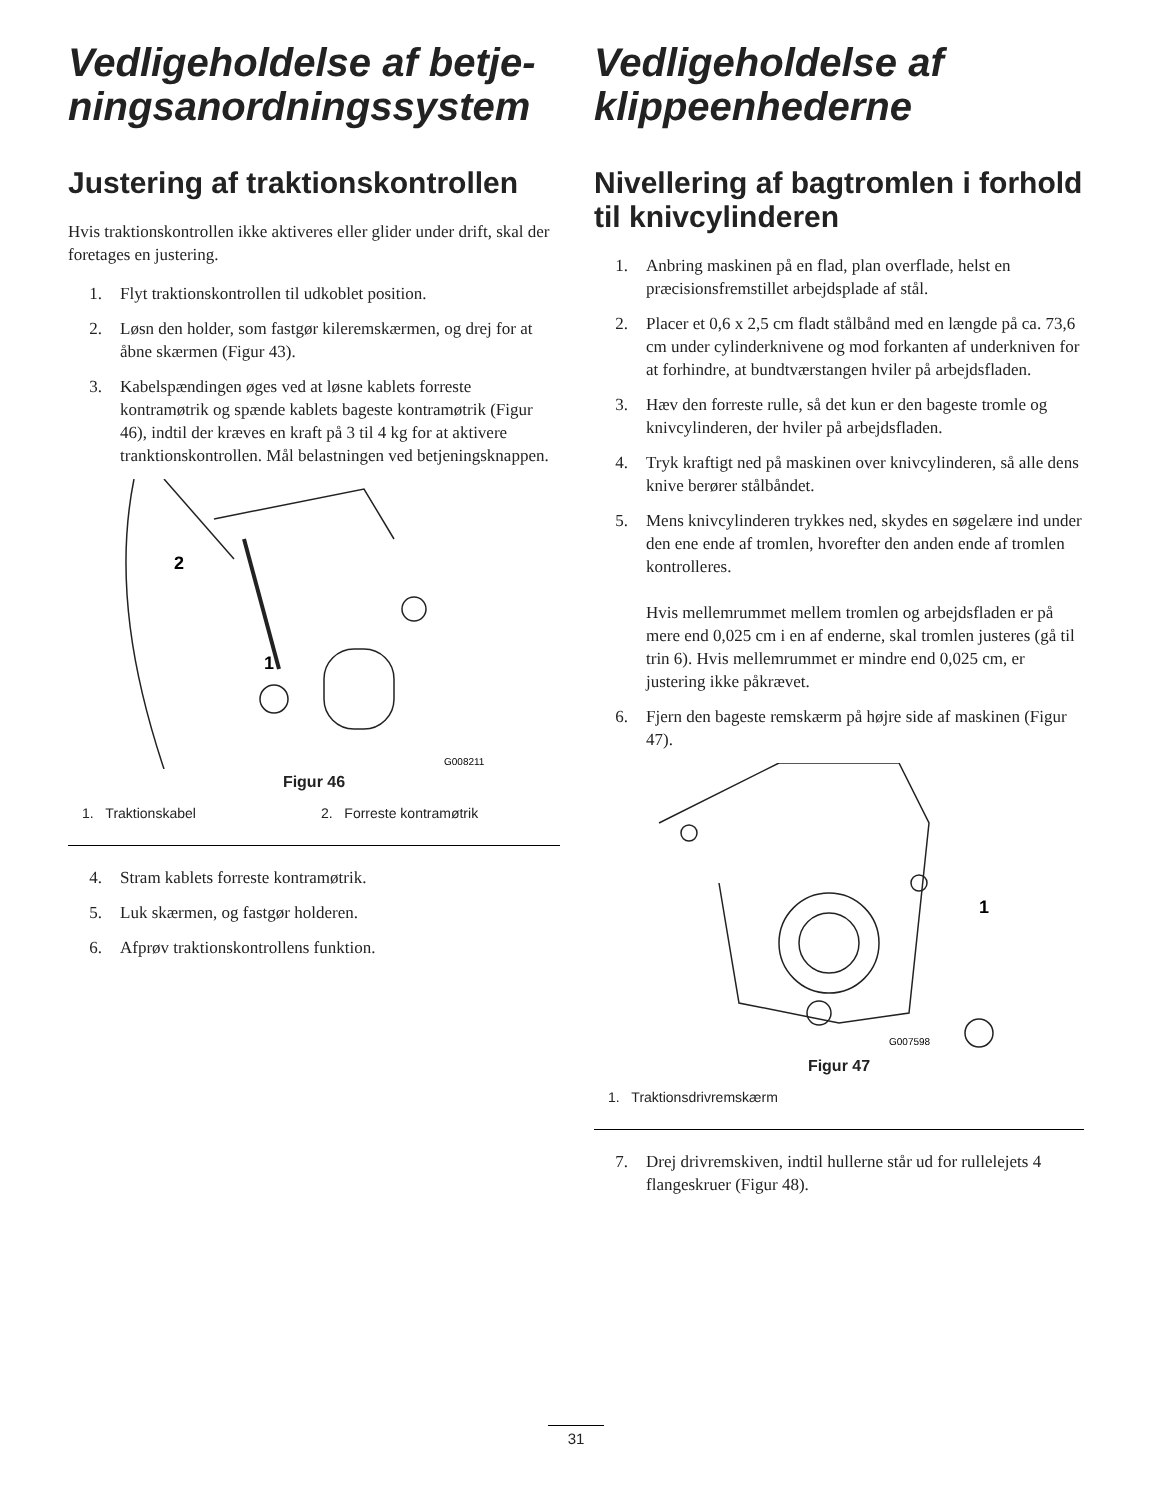Vedligeholdelse af betje­ningsanordningssystem
Justering af traktionskontrol­len
Hvis traktionskontrollen ikke aktiveres eller glider under drift, skal der foretages en justering.
1. Flyt traktionskontrollen til udkoblet position.
2. Løsn den holder, som fastgør kileremskærmen, og drej for at åbne skærmen (Figur 43).
3. Kabelspændingen øges ved at løsne kablets forreste kontramøtrik og spænde kablets bageste kontramøtrik (Figur 46), indtil der kræves en kraft på 3 til 4 kg for at aktivere tranktionskontrollen. Mål belastningen ved betjeningsknappen.
2
1
G008211
Figur 46
1. Traktionskabel 2. Forreste kontramøtrik
4. Stram kablets forreste kontramøtrik.
5. Luk skærmen, og fastgør holderen.
6. Afprøv traktionskontrollens funktion.
Vedligeholdelse af klippeenhederne
Nivellering af bagtromlen i forhold til knivcylinderen
1. Anbring maskinen på en flad, plan overflade, helst en præcisionsfremstillet arbejdsplade af stål.
2. Placer et 0,6 x 2,5 cm fladt stålbånd med en længde på ca. 73,6 cm under cylinderknivene og mod forkanten af underkniven for at forhindre, at bundtværstangen hviler på arbejdsfladen.
3. Hæv den forreste rulle, så det kun er den bageste tromle og knivcylinderen, der hviler på arbejdsfladen.
4. Tryk kraftigt ned på maskinen over knivcylinderen, så alle dens knive berører stålbåndet.
5. Mens knivcylinderen trykkes ned, skydes en søgelære ind under den ene ende af tromlen, hvorefter den anden ende af tromlen kontrolleres.
Hvis mellemrummet mellem tromlen og arbejdsfladen er på mere end 0,025 cm i en af enderne, skal tromlen justeres (gå til trin 6). Hvis mellemrummet er mindre end 0,025 cm, er justering ikke påkrævet.
6. Fjern den bageste remskærm på højre side af maskinen (Figur 47).
1
G007598
Figur 47
1. Traktionsdrivremskærm
7. Drej drivremskiven, indtil hullerne står ud for rullelejets 4 flangeskruer (Figur 48).
31